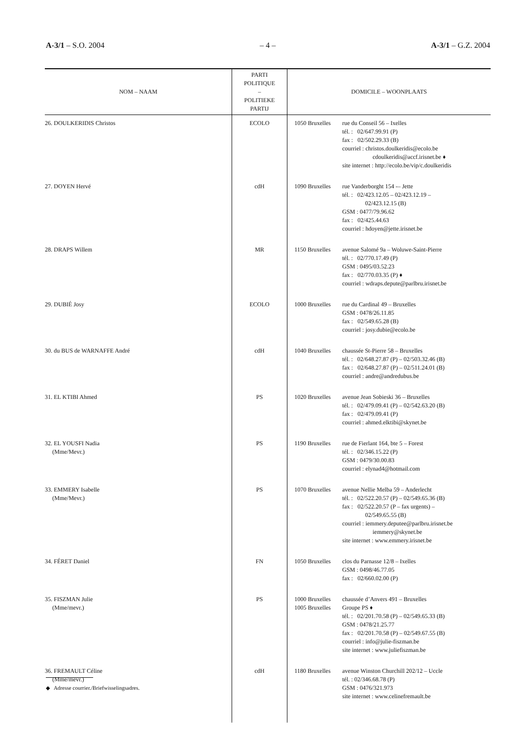A-3/1 – S.O. 2004 – 4 – A-3/1 – G.Z. 2004
| NOM – NAAM | PARTI POLITIQUE – POLITIEKE PARTIJ | DOMICILE – WOONPLAATS |
| --- | --- | --- |
| 26. DOULKERIDIS Christos | ECOLO | 1050 Bruxelles rue du Conseil 56 – Ixelles tél. : 02/647.99.91 (P) fax : 02/502.29.33 (B) courriel : christos.doulkeridis@ecolo.be cdoulkeridis@accf.irisnet.be ♦ site internet : http://ecolo.be/vip/c.doulkeridis |
| 27. DOYEN Hervé | cdH | 1090 Bruxelles rue Vanderborght 154 -– Jette tél. : 02/423.12.05 – 02/423.12.19 – 02/423.12.15 (B) GSM : 0477/79.96.62 fax : 02/425.44.63 courriel : hdoyen@jette.irisnet.be |
| 28. DRAPS Willem | MR | 1150 Bruxelles avenue Salomé 9a – Woluwe-Saint-Pierre tél. : 02/770.17.49 (P) GSM : 0495/03.52.23 fax : 02/770.03.35 (P) ♦ courriel : wdraps.depute@parlbru.irisnet.be |
| 29. DUBIÉ Josy | ECOLO | 1000 Bruxelles rue du Cardinal 49 – Bruxelles GSM : 0478/26.11.85 fax : 02/549.65.28 (B) courriel : josy.dubie@ecolo.be |
| 30. du BUS de WARNAFFE André | cdH | 1040 Bruxelles chaussée St-Pierre 58 – Bruxelles tél. : 02/648.27.87 (P) – 02/503.32.46 (B) fax : 02/648.27.87 (P) – 02/511.24.01 (B) courriel : andre@andredubus.be |
| 31. EL KTIBI Ahmed | PS | 1020 Bruxelles avenue Jean Sobieski 36 – Bruxelles tél. : 02/479.09.41 (P) – 02/542.63.20 (B) fax : 02/479.09.41 (P) courriel : ahmed.elktibi@skynet.be |
| 32. EL YOUSFI Nadia (Mme/Mevr.) | PS | 1190 Bruxelles rue de Fierlant 164, bte 5 – Forest tél. : 02/346.15.22 (P) GSM : 0479/30.00.83 courriel : elynad4@hotmail.com |
| 33. EMMERY Isabelle (Mme/Mevr.) | PS | 1070 Bruxelles avenue Nellie Melba 59 – Anderlecht tél. : 02/522.20.57 (P) – 02/549.65.36 (B) fax : 02/522.20.57 (P – fax urgents) – 02/549.65.55 (B) courriel : iemmery.deputee@parlbru.irisnet.be iemmery@skynet.be site internet : www.emmery.irisnet.be |
| 34. FÉRET Daniel | FN | 1050 Bruxelles clos du Parnasse 12/8 – Ixelles GSM : 0498/46.77.05 fax : 02/660.02.00 (P) |
| 35. FISZMAN Julie (Mme/mevr.) | PS | 1000 Bruxelles 1005 Bruxelles chaussée d’Anvers 491 – Bruxelles Groupe PS ♦ tél. : 02/201.70.58 (P) – 02/549.65.33 (B) GSM : 0478/21.25.77 fax : 02/201.70.58 (P) – 02/549.67.55 (B) courriel : info@julie-fiszman.be site internet : www.juliefiszman.be |
| 36. FREMAULT Céline (Mme/mevr.) | cdH | 1180 Bruxelles avenue Winston Churchill 202/12 – Uccle tél. : 02/346.68.78 (P) GSM : 0476/321.973 site internet : www.celinefremault.be |
◆ Adresse courrier./Briefwisselingsadres.